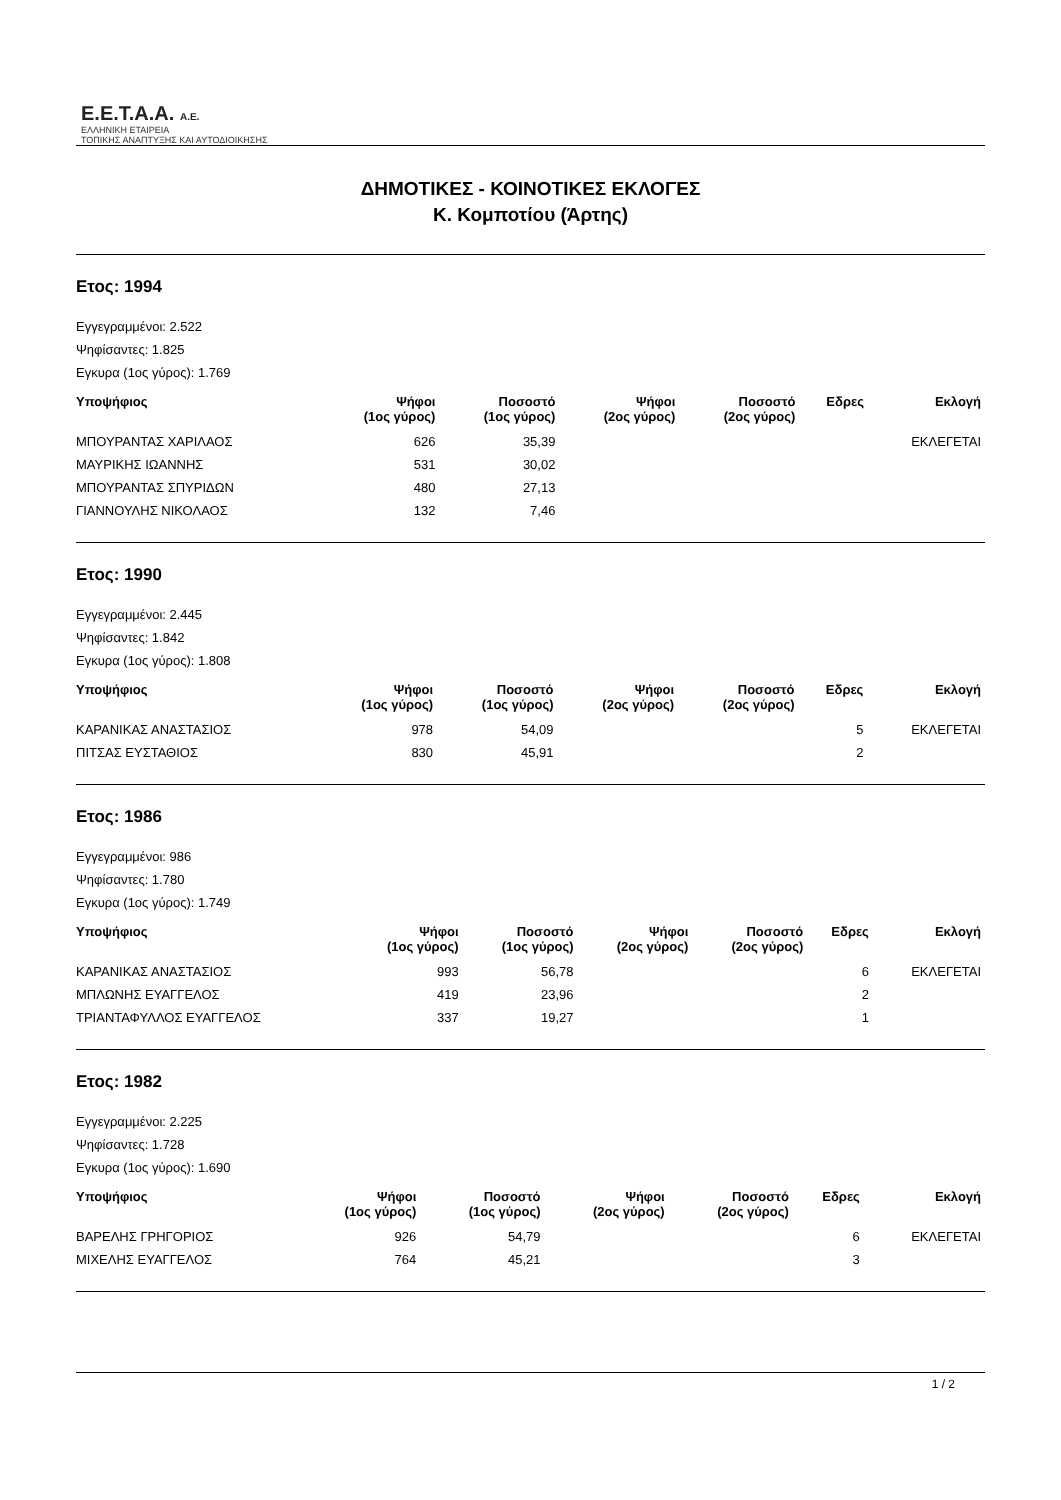Ε.Ε.Τ.Α.Α. Α.Ε.
ΕΛΛΗΝΙΚΗ ΕΤΑΙΡΕΙΑ
ΤΟΠΙΚΗΣ ΑΝΑΠΤΥΞΗΣ ΚΑΙ ΑΥΤΟΔΙΟΙΚΗΣΗΣ
ΔΗΜΟΤΙΚΕΣ - ΚΟΙΝΟΤΙΚΕΣ ΕΚΛΟΓΕΣ
Κ. Κομποτίου (Άρτης)
Ετος: 1994
Εγγεγραμμένοι: 2.522
Ψηφίσαντες: 1.825
Εγκυρα (1ος γύρος): 1.769
| Υποψήφιος | Ψήφοι (1ος γύρος) | Ποσοστό (1ος γύρος) | Ψήφοι (2ος γύρος) | Ποσοστό (2ος γύρος) | Εδρες | Εκλογή |
| --- | --- | --- | --- | --- | --- | --- |
| ΜΠΟΥΡΑΝΤΑΣ ΧΑΡΙΛΑΟΣ | 626 | 35,39 | | | | ΕΚΛΕΓΕΤΑΙ |
| ΜΑΥΡΙΚΗΣ ΙΩΑΝΝΗΣ | 531 | 30,02 | | | | |
| ΜΠΟΥΡΑΝΤΑΣ ΣΠΥΡΙΔΩΝ | 480 | 27,13 | | | | |
| ΓΙΑΝΝΟΥΛΗΣ ΝΙΚΟΛΑΟΣ | 132 | 7,46 | | | | |
Ετος: 1990
Εγγεγραμμένοι: 2.445
Ψηφίσαντες: 1.842
Εγκυρα (1ος γύρος): 1.808
| Υποψήφιος | Ψήφοι (1ος γύρος) | Ποσοστό (1ος γύρος) | Ψήφοι (2ος γύρος) | Ποσοστό (2ος γύρος) | Εδρες | Εκλογή |
| --- | --- | --- | --- | --- | --- | --- |
| ΚΑΡΑΝΙΚΑΣ ΑΝΑΣΤΑΣΙΟΣ | 978 | 54,09 | | | 5 | ΕΚΛΕΓΕΤΑΙ |
| ΠΙΤΣΑΣ ΕΥΣΤΑΘΙΟΣ | 830 | 45,91 | | | 2 | |
Ετος: 1986
Εγγεγραμμένοι: 986
Ψηφίσαντες: 1.780
Εγκυρα (1ος γύρος): 1.749
| Υποψήφιος | Ψήφοι (1ος γύρος) | Ποσοστό (1ος γύρος) | Ψήφοι (2ος γύρος) | Ποσοστό (2ος γύρος) | Εδρες | Εκλογή |
| --- | --- | --- | --- | --- | --- | --- |
| ΚΑΡΑΝΙΚΑΣ ΑΝΑΣΤΑΣΙΟΣ | 993 | 56,78 | | | 6 | ΕΚΛΕΓΕΤΑΙ |
| ΜΠΛΩΝΗΣ ΕΥΑΓΓΕΛΟΣ | 419 | 23,96 | | | 2 | |
| ΤΡΙΑΝΤΑΦΥΛΛΟΣ ΕΥΑΓΓΕΛΟΣ | 337 | 19,27 | | | 1 | |
Ετος: 1982
Εγγεγραμμένοι: 2.225
Ψηφίσαντες: 1.728
Εγκυρα (1ος γύρος): 1.690
| Υποψήφιος | Ψήφοι (1ος γύρος) | Ποσοστό (1ος γύρος) | Ψήφοι (2ος γύρος) | Ποσοστό (2ος γύρος) | Εδρες | Εκλογή |
| --- | --- | --- | --- | --- | --- | --- |
| ΒΑΡΕΛΗΣ ΓΡΗΓΟΡΙΟΣ | 926 | 54,79 | | | 6 | ΕΚΛΕΓΕΤΑΙ |
| ΜΙΧΕΛΗΣ ΕΥΑΓΓΕΛΟΣ | 764 | 45,21 | | | 3 | |
1 / 2